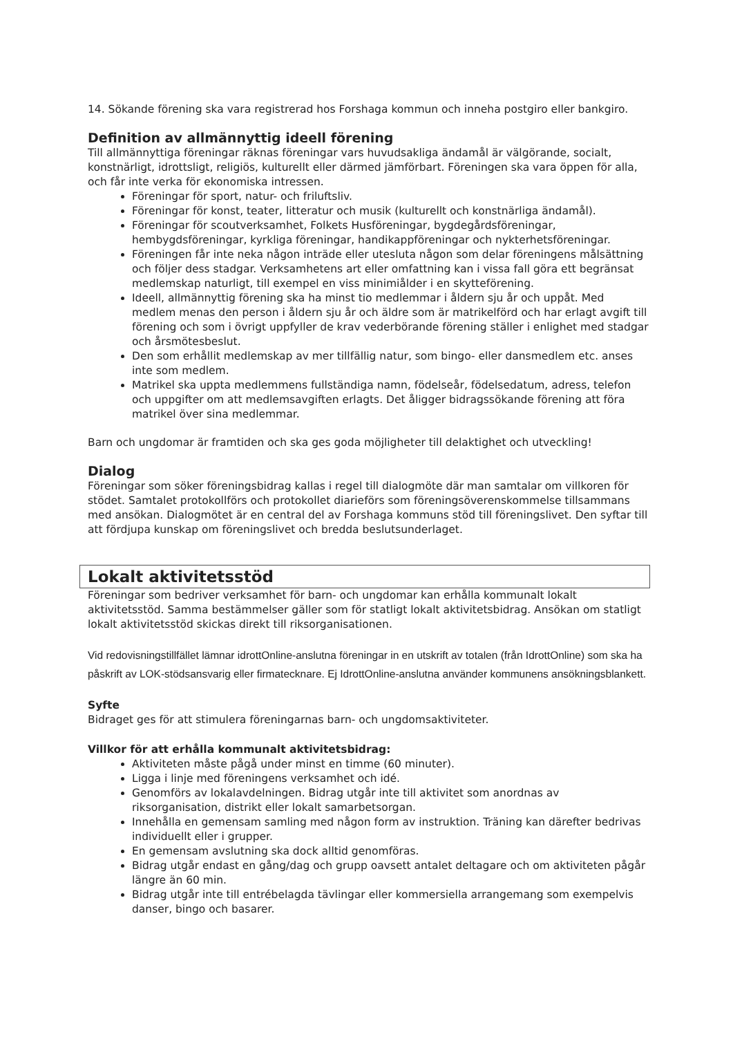14. Sökande förening ska vara registrerad hos Forshaga kommun och inneha postgiro eller bankgiro.
Definition av allmännyttig ideell förening
Till allmännyttiga föreningar räknas föreningar vars huvudsakliga ändamål är välgörande, socialt, konstnärligt, idrottsligt, religiös, kulturellt eller därmed jämförbart. Föreningen ska vara öppen för alla, och får inte verka för ekonomiska intressen.
Föreningar för sport, natur- och friluftsliv.
Föreningar för konst, teater, litteratur och musik (kulturellt och konstnärliga ändamål).
Föreningar för scoutverksamhet, Folkets Husföreningar, bygdegårdsföreningar, hembygdsföreningar, kyrkliga föreningar, handikappföreningar och nykterhetsföreningar.
Föreningen får inte neka någon inträde eller utesluta någon som delar föreningens målsättning och följer dess stadgar. Verksamhetens art eller omfattning kan i vissa fall göra ett begränsat medlemskap naturligt, till exempel en viss minimiålder i en skytteförening.
Ideell, allmännyttig förening ska ha minst tio medlemmar i åldern sju år och uppåt. Med medlem menas den person i åldern sju år och äldre som är matrikelförd och har erlagt avgift till förening och som i övrigt uppfyller de krav vederbörande förening ställer i enlighet med stadgar och årsmötesbeslut.
Den som erhållit medlemskap av mer tillfällig natur, som bingo- eller dansmedlem etc. anses inte som medlem.
Matrikel ska uppta medlemmens fullständiga namn, födelseår, födelsedatum, adress, telefon och uppgifter om att medlemsavgiften erlagts. Det åligger bidragssökande förening att föra matrikel över sina medlemmar.
Barn och ungdomar är framtiden och ska ges goda möjligheter till delaktighet och utveckling!
Dialog
Föreningar som söker föreningsbidrag kallas i regel till dialogmöte där man samtalar om villkoren för stödet. Samtalet protokollförs och protokollet diarieförs som föreningsöverenskommelse tillsammans med ansökan. Dialogmötet är en central del av Forshaga kommuns stöd till föreningslivet. Den syftar till att fördjupa kunskap om föreningslivet och bredda beslutsunderlaget.
Lokalt aktivitetsstöd
Föreningar som bedriver verksamhet för barn- och ungdomar kan erhålla kommunalt lokalt aktivitetsstöd. Samma bestämmelser gäller som för statligt lokalt aktivitetsbidrag. Ansökan om statligt lokalt aktivitetsstöd skickas direkt till riksorganisationen.
Vid redovisningstillfället lämnar idrottOnline-anslutna föreningar in en utskrift av totalen (från IdrottOnline) som ska ha påskrift av LOK-stödsansvarig eller firmatecknare. Ej IdrottOnline-anslutna använder kommunens ansökningsblankett.
Syfte
Bidraget ges för att stimulera föreningarnas barn- och ungdomsaktiviteter.
Villkor för att erhålla kommunalt aktivitetsbidrag:
Aktiviteten måste pågå under minst en timme (60 minuter).
Ligga i linje med föreningens verksamhet och idé.
Genomförs av lokalavdelningen. Bidrag utgår inte till aktivitet som anordnas av riksorganisation, distrikt eller lokalt samarbetsorgan.
Innehålla en gemensam samling med någon form av instruktion. Träning kan därefter bedrivas individuellt eller i grupper.
En gemensam avslutning ska dock alltid genomföras.
Bidrag utgår endast en gång/dag och grupp oavsett antalet deltagare och om aktiviteten pågår längre än 60 min.
Bidrag utgår inte till entrébelagda tävlingar eller kommersiella arrangemang som exempelvis danser, bingo och basarer.